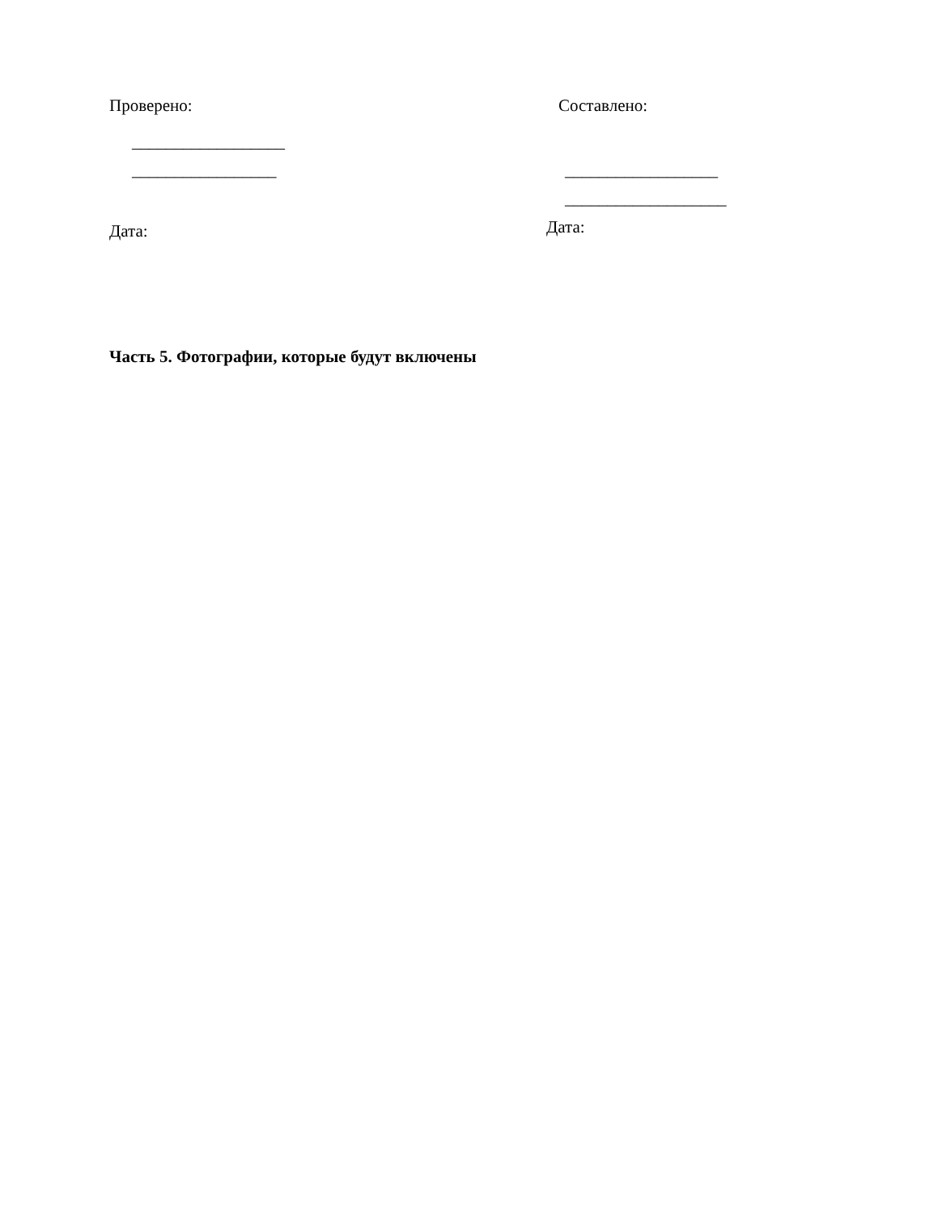Проверено:
__________________
_________________
Дата:
Составлено:
__________________
___________________
Дата:
Часть 5. Фотографии, которые будут включены